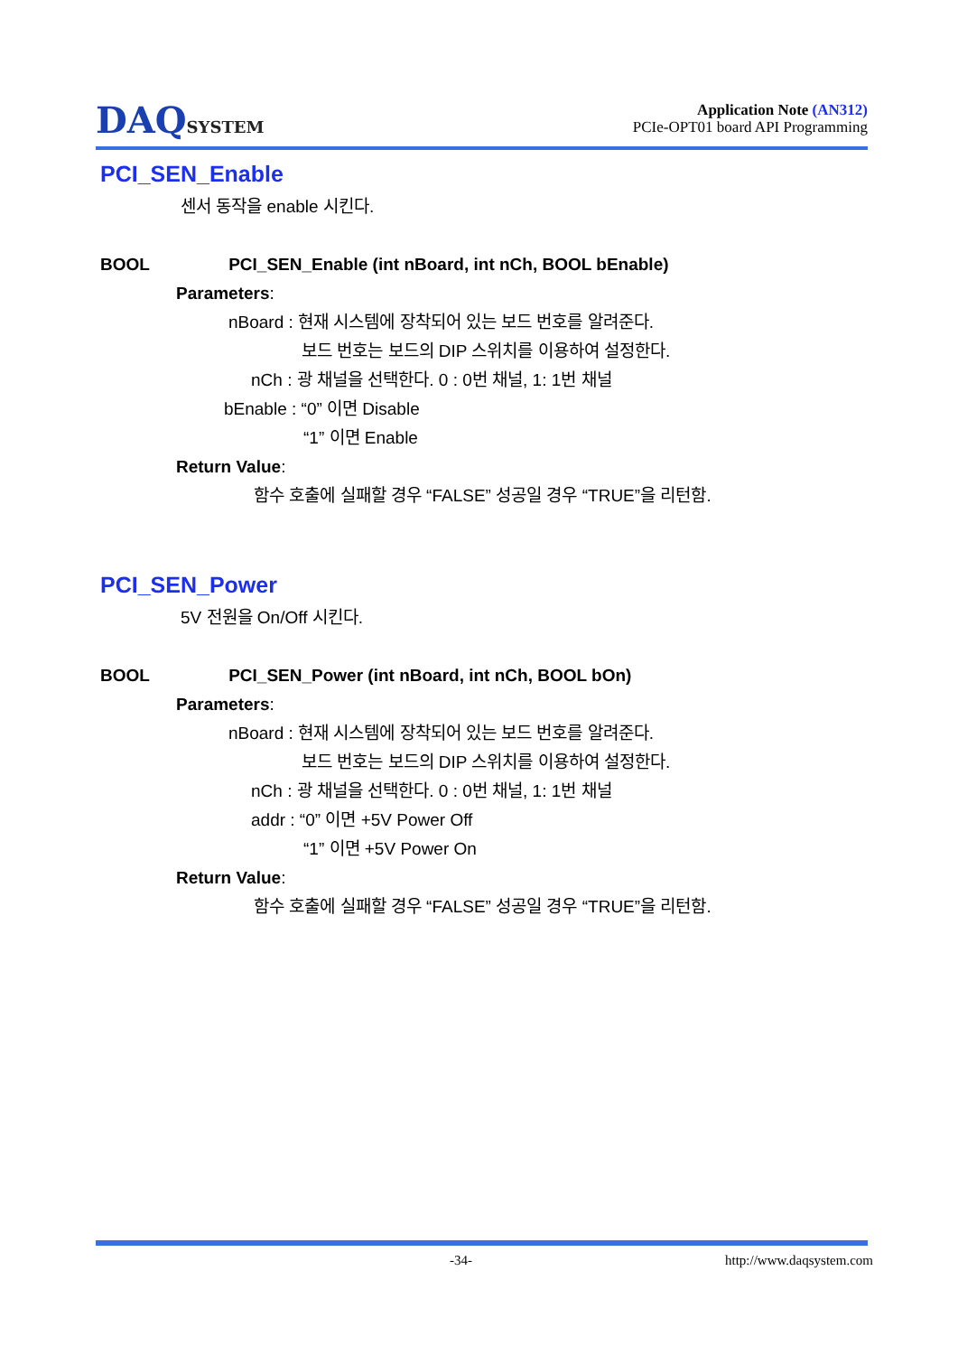DAQSYSTEM
Application Note (AN312)
PCIe-OPT01 board API Programming
PCI_SEN_Enable
센서 동작을 enable 시킨다.
BOOL PCI_SEN_Enable (int nBoard, int nCh, BOOL bEnable)
Parameters:
nBoard : 현재 시스템에 장착되어 있는 보드 번호를 알려준다.
보드 번호는 보드의 DIP 스위치를 이용하여 설정한다.
nCh : 광 채널을 선택한다. 0 : 0번 채널, 1: 1번 채널
bEnable : “0” 이면 Disable
“1” 이면 Enable
Return Value:
함수 호출에 실패할 경우 “FALSE” 성공일 경우 “TRUE”을 리턴함.
PCI_SEN_Power
5V 전원을 On/Off 시킨다.
BOOL PCI_SEN_Power (int nBoard, int nCh, BOOL bOn)
Parameters:
nBoard : 현재 시스템에 장착되어 있는 보드 번호를 알려준다.
보드 번호는 보드의 DIP 스위치를 이용하여 설정한다.
nCh : 광 채널을 선택한다. 0 : 0번 채널, 1: 1번 채널
addr : “0” 이면 +5V Power Off
“1” 이면 +5V Power On
Return Value:
함수 호출에 실패할 경우 “FALSE” 성공일 경우 “TRUE”을 리턴함.
-34- http://www.daqsystem.com